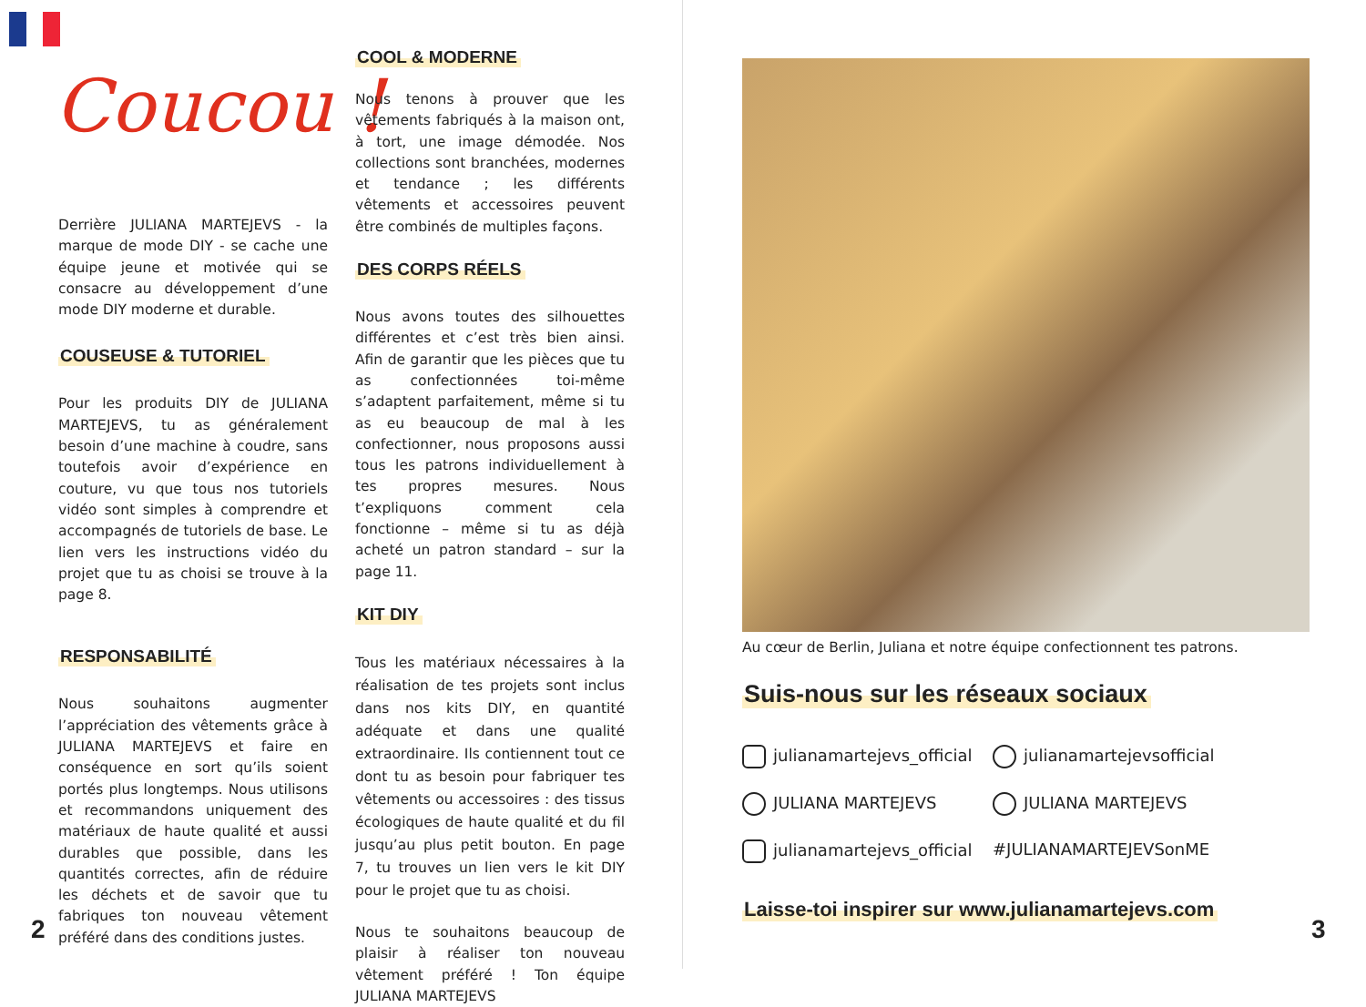Coucou !
Derrière JULIANA MARTEJEVS - la marque de mode DIY - se cache une équipe jeune et motivée qui se consacre au développement d’une mode DIY moderne et durable.
COUSEUSE & TUTORIEL
Pour les produits DIY de JULIANA MARTEJEVS, tu as généralement besoin d’une machine à coudre, sans toutefois avoir d’expérience en couture, vu que tous nos tutoriels vidéo sont simples à comprendre et accompagnés de tutoriels de base. Le lien vers les instructions vidéo du projet que tu as choisi se trouve à la page 8.
RESPONSABILITÉ
Nous souhaitons augmenter l’appréciation des vêtements grâce à JULIANA MARTEJEVS et faire en conséquence en sort qu’ils soient portés plus longtemps. Nous utilisons et recommandons uniquement des matériaux de haute qualité et aussi durables que possible, dans les quantités correctes, afin de réduire les déchets et de savoir que tu fabriques ton nouveau vêtement préféré dans des conditions justes.
COOL & MODERNE
Nous tenons à prouver que les vêtements fabriqués à la maison ont, à tort, une image démodée. Nos collections sont branchées, modernes et tendance ; les différents vêtements et accessoires peuvent être combinés de multiples façons.
DES CORPS RÉELS
Nous avons toutes des silhouettes différentes et c’est très bien ainsi. Afin de garantir que les pièces que tu as confectionnées toi-même s’adaptent parfaitement, même si tu as eu beaucoup de mal à les confectionner, nous proposons aussi tous les patrons individuellement à tes propres mesures. Nous t’expliquons comment cela fonctionne – même si tu as déjà acheté un patron standard – sur la page 11.
KIT DIY
Tous les matériaux nécessaires à la réalisation de tes projets sont inclus dans nos kits DIY, en quantité adéquate et dans une qualité extraordinaire. Ils contiennent tout ce dont tu as besoin pour fabriquer tes vêtements ou accessoires : des tissus écologiques de haute qualité et du fil jusqu’au plus petit bouton. En page 7, tu trouves un lien vers le kit DIY pour le projet que tu as choisi.
Nous te souhaitons beaucoup de plaisir à réaliser ton nouveau vêtement préféré ! Ton équipe JULIANA MARTEJEVS
2
Au cœur de Berlin, Juliana et notre équipe confectionnent tes patrons.
Suis-nous sur les réseaux sociaux
julianamartejevs_official
julianamartejevsofficial
JULIANA MARTEJEVS
JULIANA MARTEJEVS
julianamartejevs_official
#JULIANAMARTEJEVSonME
Laisse-toi inspirer sur www.julianamartejevs.com
3